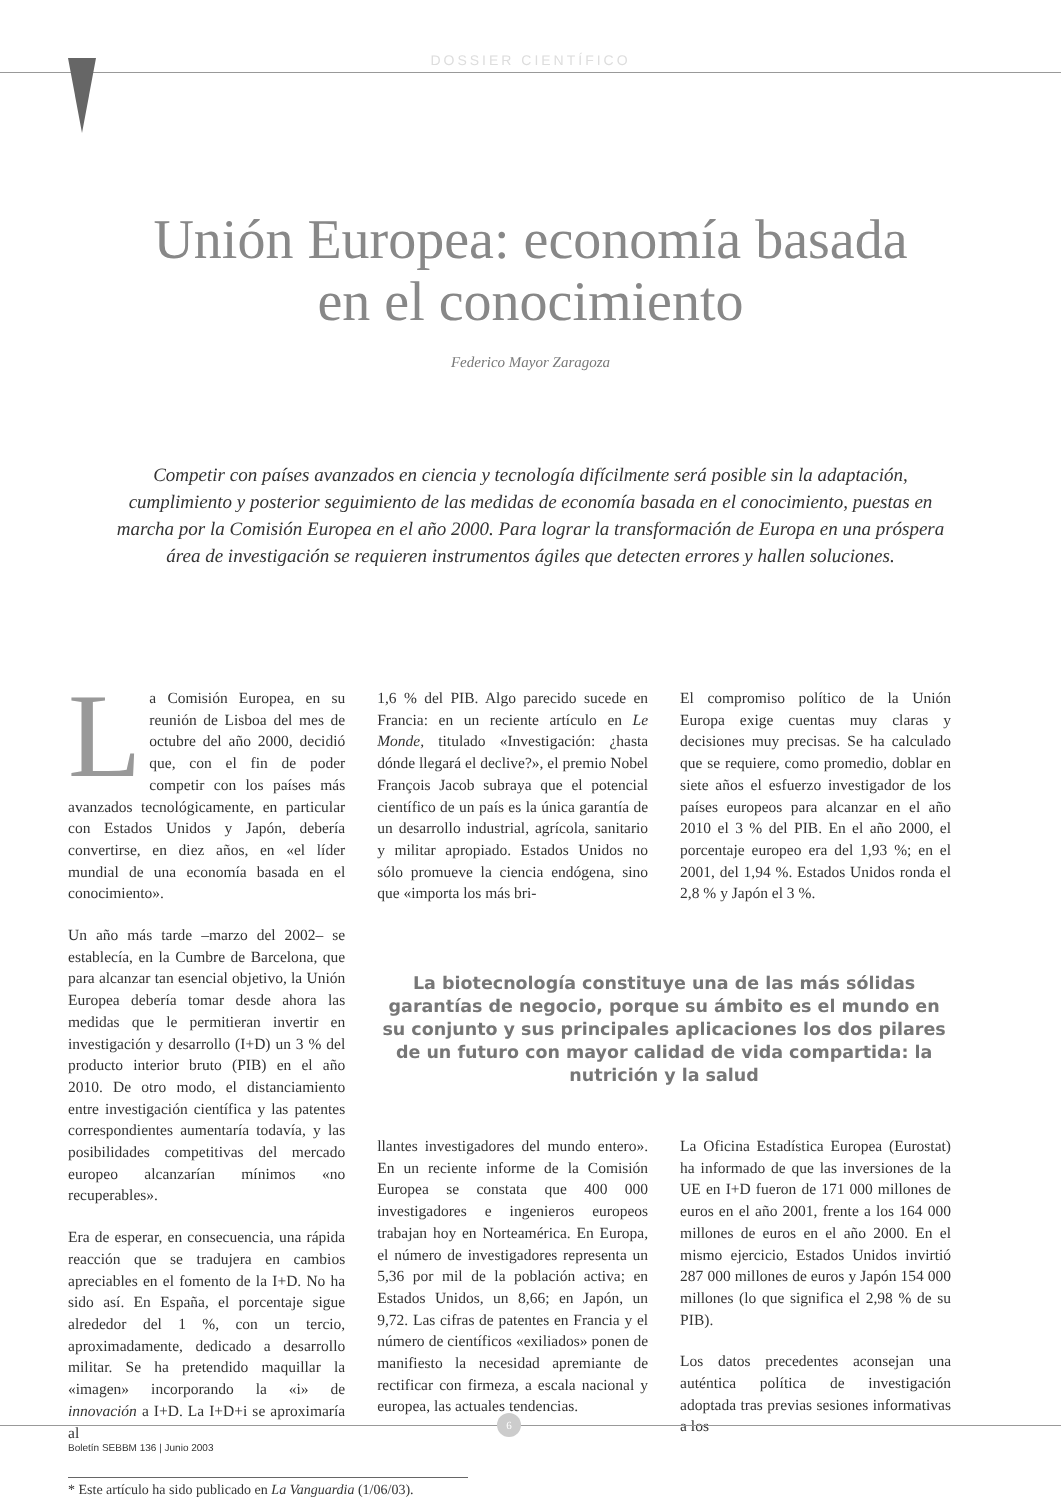DOSSIER CIENTÍFICO
Unión Europea: economía basada
en el conocimiento
Federico Mayor Zaragoza
Competir con países avanzados en ciencia y tecnología difícilmente será posible sin la adaptación, cumplimiento y posterior seguimiento de las medidas de economía basada en el conocimiento, puestas en marcha por la Comisión Europea en el año 2000. Para lograr la transformación de Europa en una próspera área de investigación se requieren instrumentos ágiles que detecten errores y hallen soluciones.
La Comisión Europea, en su reunión de Lisboa del mes de octubre del año 2000, decidió que, con el fin de poder competir con los países más avanzados tecnológicamente, en particular con Estados Unidos y Japón, debería convertirse, en diez años, en «el líder mundial de una economía basada en el conocimiento».
Un año más tarde –marzo del 2002– se establecía, en la Cumbre de Barcelona, que para alcanzar tan esencial objetivo, la Unión Europea debería tomar desde ahora las medidas que le permitieran invertir en investigación y desarrollo (I+D) un 3 % del producto interior bruto (PIB) en el año 2010. De otro modo, el distanciamiento entre investigación científica y las patentes correspondientes aumentaría todavía, y las posibilidades competitivas del mercado europeo alcanzarían mínimos «no recuperables».
Era de esperar, en consecuencia, una rápida reacción que se tradujera en cambios apreciables en el fomento de la I+D. No ha sido así. En España, el porcentaje sigue alrededor del 1 %, con un tercio, aproximadamente, dedicado a desarrollo militar. Se ha pretendido maquillar la «imagen» incorporando la «i» de innovación a I+D. La I+D+i se aproximaría al
1,6 % del PIB. Algo parecido sucede en Francia: en un reciente artículo en Le Monde, titulado «Investigación: ¿hasta dónde llegará el declive?», el premio Nobel François Jacob subraya que el potencial científico de un país es la única garantía de un desarrollo industrial, agrícola, sanitario y militar apropiado. Estados Unidos no sólo promueve la ciencia endógena, sino que «importa los más bri-
El compromiso político de la Unión Europa exige cuentas muy claras y decisiones muy precisas. Se ha calculado que se requiere, como promedio, doblar en siete años el esfuerzo investigador de los países europeos para alcanzar en el año 2010 el 3 % del PIB. En el año 2000, el porcentaje europeo era del 1,93 %; en el 2001, del 1,94 %. Estados Unidos ronda el 2,8 % y Japón el 3 %.
La biotecnología constituye una de las más sólidas garantías de negocio, porque su ámbito es el mundo en su conjunto y sus principales aplicaciones los dos pilares de un futuro con mayor calidad de vida compartida: la nutrición y la salud
llantes investigadores del mundo entero». En un reciente informe de la Comisión Europea se constata que 400 000 investigadores e ingenieros europeos trabajan hoy en Norteamérica. En Europa, el número de investigadores representa un 5,36 por mil de la población activa; en Estados Unidos, un 8,66; en Japón, un 9,72. Las cifras de patentes en Francia y el número de científicos «exiliados» ponen de manifiesto la necesidad apremiante de rectificar con firmeza, a escala nacional y europea, las actuales tendencias.
La Oficina Estadística Europea (Eurostat) ha informado de que las inversiones de la UE en I+D fueron de 171 000 millones de euros en el año 2001, frente a los 164 000 millones de euros en el año 2000. En el mismo ejercicio, Estados Unidos invirtió 287 000 millones de euros y Japón 154 000 millones (lo que significa el 2,98 % de su PIB).
Los datos precedentes aconsejan una auténtica política de investigación adoptada tras previas sesiones informativas a los
* Este artículo ha sido publicado en La Vanguardia (1/06/03).
6
Boletín SEBBM 136 | Junio 2003